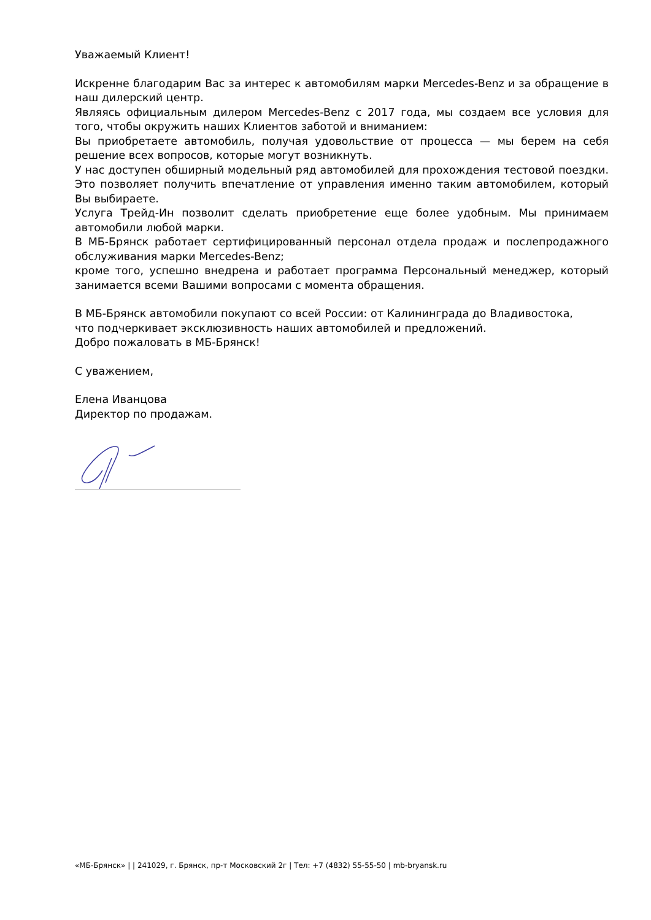Уважаемый Клиент!
Искренне благодарим Вас за интерес к автомобилям марки Mercedes-Benz и за обращение в наш дилерский центр.
Являясь официальным дилером Mercedes-Benz с 2017 года, мы создаем все условия для того, чтобы окружить наших Клиентов заботой и вниманием:
Вы приобретаете автомобиль, получая удовольствие от процесса — мы берем на себя решение всех вопросов, которые могут возникнуть.
У нас доступен обширный модельный ряд автомобилей для прохождения тестовой поездки. Это позволяет получить впечатление от управления именно таким автомобилем, который Вы выбираете.
Услуга Трейд-Ин позволит сделать приобретение еще более удобным. Мы принимаем автомобили любой марки.
В МБ-Брянск работает сертифицированный персонал отдела продаж и послепродажного обслуживания марки Mercedes-Benz;
кроме того, успешно внедрена и работает программа Персональный менеджер, который занимается всеми Вашими вопросами с момента обращения.
В МБ-Брянск автомобили покупают со всей России: от Калининграда до Владивостока,
что подчеркивает эксклюзивность наших автомобилей и предложений.
Добро пожаловать в МБ-Брянск!
С уважением,
Елена Иванцова
Директор по продажам.
«МБ-Брянск» | | 241029, г. Брянск, пр-т Московский 2г | Тел: +7 (4832) 55-55-50 | mb-bryansk.ru